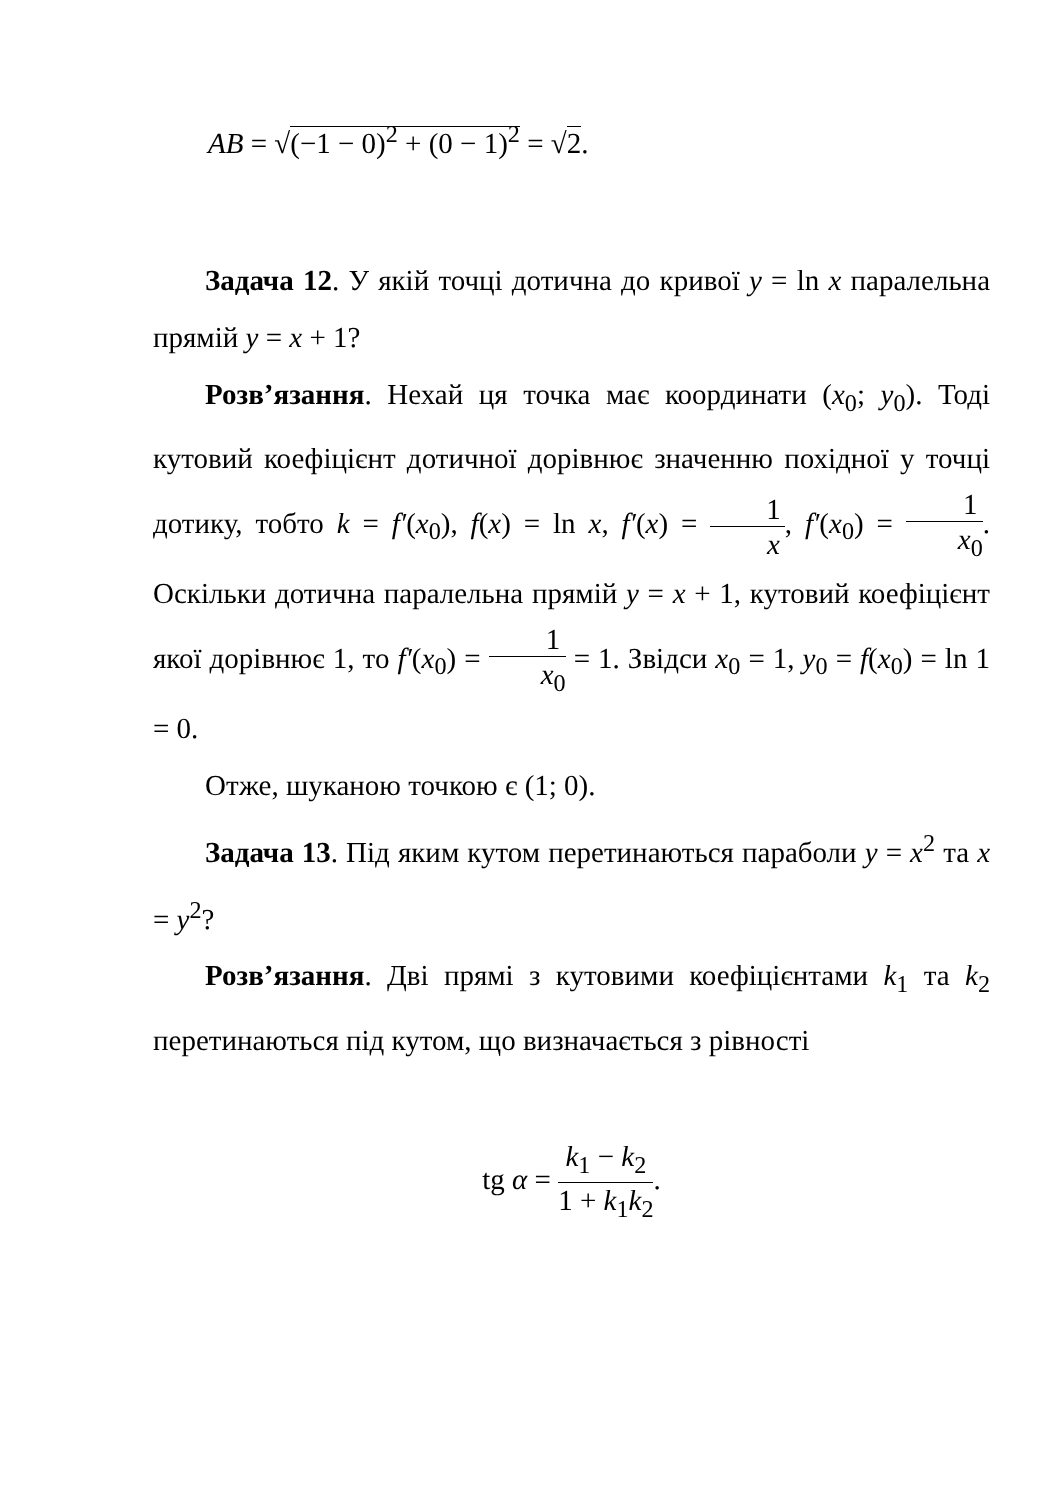AB = √(−1 − 0)<sup>2</sup> + (0 − 1)<sup>2</sup> = √2.
Задача 12. У якій точці дотична до кривої y = ln x паралельна прямій y = x + 1?
Розв’язання. Нехай ця точка має координати (x<sub>0</sub>; y<sub>0</sub>). Тоді кутовий коефіцієнт дотичної дорівнює значенню похідної у точці дотику, тобто k = f′(x<sub>0</sub>), f(x) = ln x, f′(x) = 1 x, f′(x<sub>0</sub>) = 1 x<sub>0</sub>. Оскільки дотична паралельна прямій y = x + 1, кутовий коефіцієнт якої дорівнює 1, то f′(x<sub>0</sub>) = 1 x<sub>0</sub> = 1. Звідси x<sub>0</sub> = 1, y<sub>0</sub> = f(x<sub>0</sub>) = ln 1 = 0.
Отже, шуканою точкою є (1; 0).
Задача 13. Під яким кутом перетинаються параболи y = x<sup>2</sup> та x = y<sup>2</sup>?
Розв’язання. Дві прямі з кутовими коефіцієнтами k<sub>1</sub> та k<sub>2</sub> перетинаються під кутом, що визначається з рівності
tg α = k<sub>1</sub> − k<sub>2</sub> 1 + k<sub>1</sub>k<sub>2</sub>.